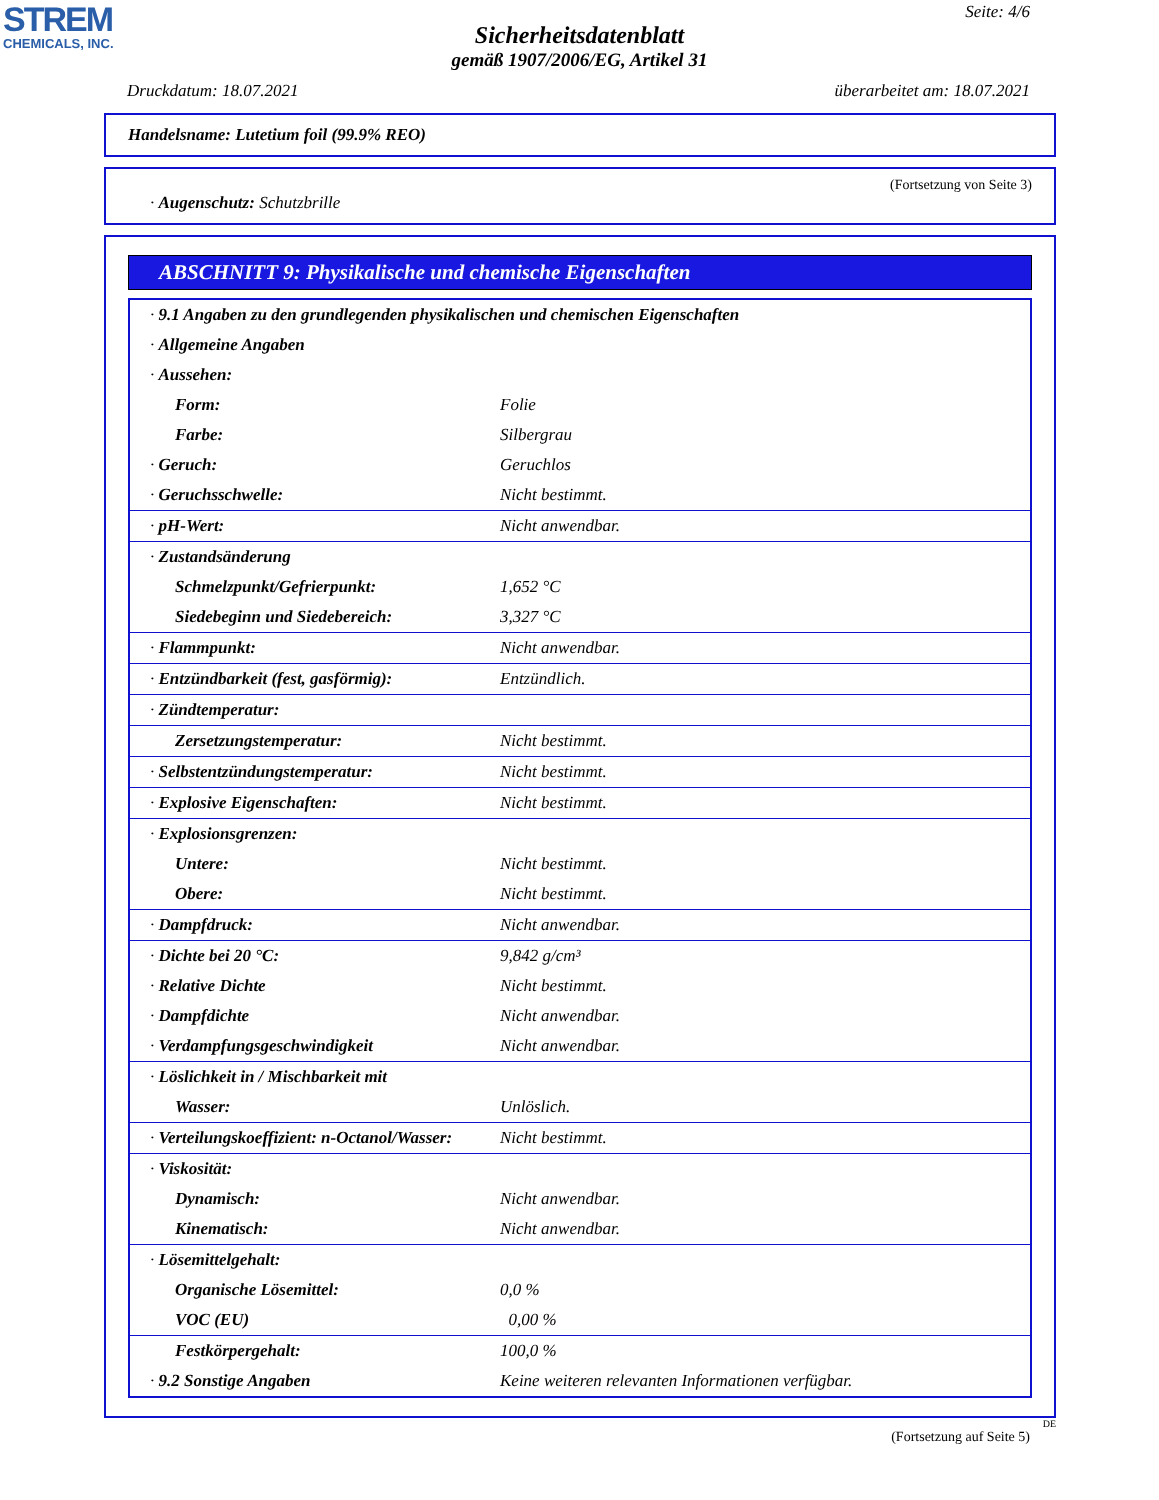STREM
CHEMICALS, INC.
Seite: 4/6
Sicherheitsdatenblatt
gemäß 1907/2006/EG, Artikel 31
Druckdatum: 18.07.2021 überarbeitet am: 18.07.2021
Handelsname: Lutetium foil (99.9% REO)
(Fortsetzung von Seite 3)
· Augenschutz: Schutzbrille
ABSCHNITT 9: Physikalische und chemische Eigenschaften
| · 9.1 Angaben zu den grundlegenden physikalischen und chemischen Eigenschaften | |
| · Allgemeine Angaben | |
| · Aussehen: | |
| Form: | Folie |
| Farbe: | Silbergrau |
| · Geruch: | Geruchlos |
| · Geruchsschwelle: | Nicht bestimmt. |
| · pH-Wert: | Nicht anwendbar. |
| · Zustandsänderung | |
| Schmelzpunkt/Gefrierpunkt: | 1,652 °C |
| Siedebeginn und Siedebereich: | 3,327 °C |
| · Flammpunkt: | Nicht anwendbar. |
| · Entzündbarkeit (fest, gasförmig): | Entzündlich. |
| · Zündtemperatur: | |
| Zersetzungstemperatur: | Nicht bestimmt. |
| · Selbstentzündungstemperatur: | Nicht bestimmt. |
| · Explosive Eigenschaften: | Nicht bestimmt. |
| · Explosionsgrenzen: | |
| Untere: | Nicht bestimmt. |
| Obere: | Nicht bestimmt. |
| · Dampfdruck: | Nicht anwendbar. |
| · Dichte bei 20 °C: | 9,842 g/cm³ |
| · Relative Dichte | Nicht bestimmt. |
| · Dampfdichte | Nicht anwendbar. |
| · Verdampfungsgeschwindigkeit | Nicht anwendbar. |
| · Löslichkeit in / Mischbarkeit mit | |
| Wasser: | Unlöslich. |
| · Verteilungskoeffizient: n-Octanol/Wasser: | Nicht bestimmt. |
| · Viskosität: | |
| Dynamisch: | Nicht anwendbar. |
| Kinematisch: | Nicht anwendbar. |
| · Lösemittelgehalt: | |
| Organische Lösemittel: | 0,0 % |
| VOC (EU) | 0,00 % |
| Festkörpergehalt: | 100,0 % |
| · 9.2 Sonstige Angaben | Keine weiteren relevanten Informationen verfügbar. |
DE
(Fortsetzung auf Seite 5)